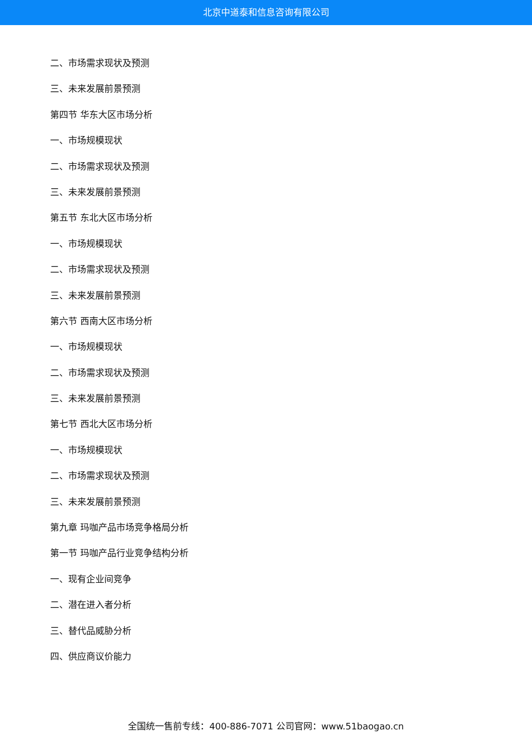北京中道泰和信息咨询有限公司
二、市场需求现状及预测
三、未来发展前景预测
第四节 华东大区市场分析
一、市场规模现状
二、市场需求现状及预测
三、未来发展前景预测
第五节 东北大区市场分析
一、市场规模现状
二、市场需求现状及预测
三、未来发展前景预测
第六节 西南大区市场分析
一、市场规模现状
二、市场需求现状及预测
三、未来发展前景预测
第七节 西北大区市场分析
一、市场规模现状
二、市场需求现状及预测
三、未来发展前景预测
第九章 玛咖产品市场竞争格局分析
第一节 玛咖产品行业竞争结构分析
一、现有企业间竞争
二、潜在进入者分析
三、替代品威胁分析
四、供应商议价能力
全国统一售前专线：400-886-7071 公司官网：www.51baogao.cn